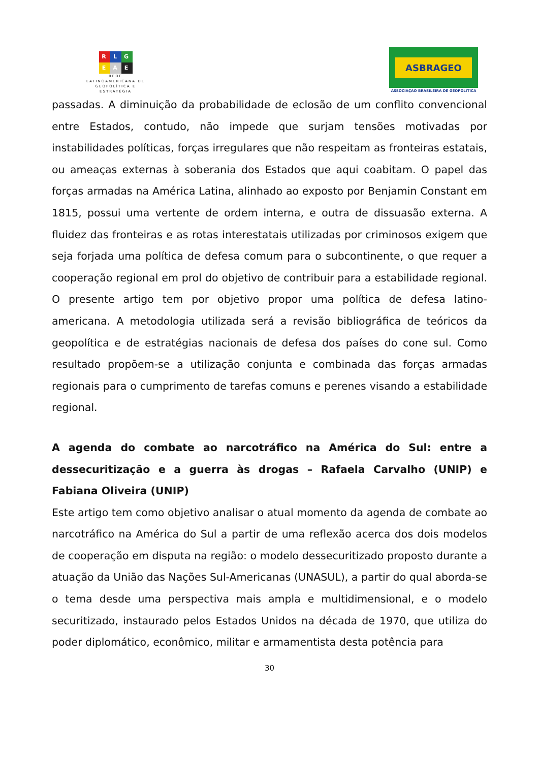R L G
E A E
REDE LATINOAMERICANA DE GEOPOLÍTICA E ESTRATÉGIA
ASBRAGEO
ASSOCIAÇAO BRASILEIRA DE GEOPOLITICA
passadas. A diminuição da probabilidade de eclosão de um conflito convencional entre Estados, contudo, não impede que surjam tensões motivadas por instabilidades políticas, forças irregulares que não respeitam as fronteiras estatais, ou ameaças externas à soberania dos Estados que aqui coabitam. O papel das forças armadas na América Latina, alinhado ao exposto por Benjamin Constant em 1815, possui uma vertente de ordem interna, e outra de dissuasão externa. A fluidez das fronteiras e as rotas interestatais utilizadas por criminosos exigem que seja forjada uma política de defesa comum para o subcontinente, o que requer a cooperação regional em prol do objetivo de contribuir para a estabilidade regional. O presente artigo tem por objetivo propor uma política de defesa latino-americana. A metodologia utilizada será a revisão bibliográfica de teóricos da geopolítica e de estratégias nacionais de defesa dos países do cone sul. Como resultado propõem-se a utilização conjunta e combinada das forças armadas regionais para o cumprimento de tarefas comuns e perenes visando a estabilidade regional.
A agenda do combate ao narcotráfico na América do Sul: entre a dessecuritização e a guerra às drogas – Rafaela Carvalho (UNIP) e Fabiana Oliveira (UNIP)
Este artigo tem como objetivo analisar o atual momento da agenda de combate ao narcotráfico na América do Sul a partir de uma reflexão acerca dos dois modelos de cooperação em disputa na região: o modelo dessecuritizado proposto durante a atuação da União das Nações Sul-Americanas (UNASUL), a partir do qual aborda-se o tema desde uma perspectiva mais ampla e multidimensional, e o modelo securitizado, instaurado pelos Estados Unidos na década de 1970, que utiliza do poder diplomático, econômico, militar e armamentista desta potência para
30